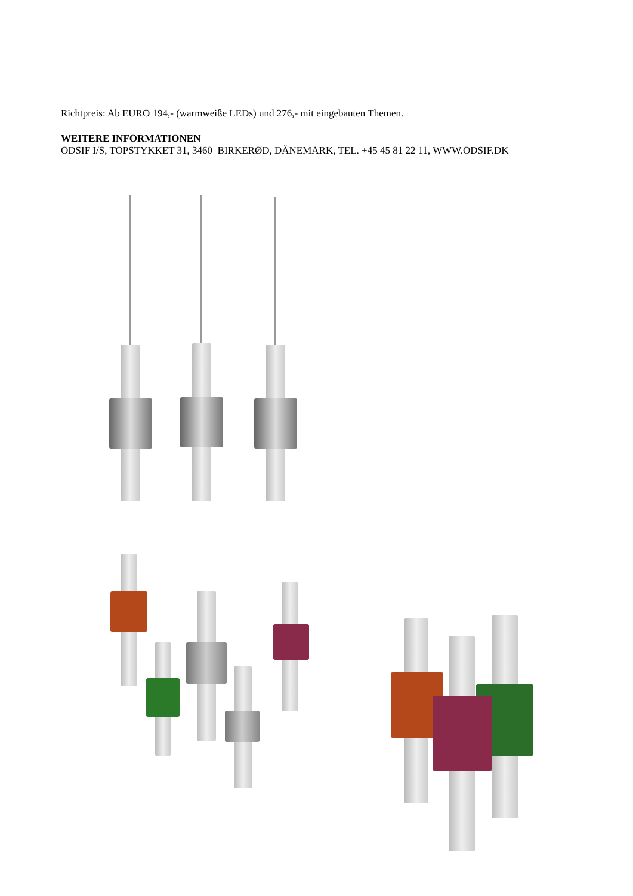Richtpreis: Ab EURO 194,- (warmweiße LEDs) und 276,- mit eingebauten Themen.
WEITERE INFORMATIONEN
ODSIF I/S, TOPSTYKKET 31, 3460 BIRKERØD, DÄNEMARK, TEL. +45 45 81 22 11, WWW.ODSIF.DK